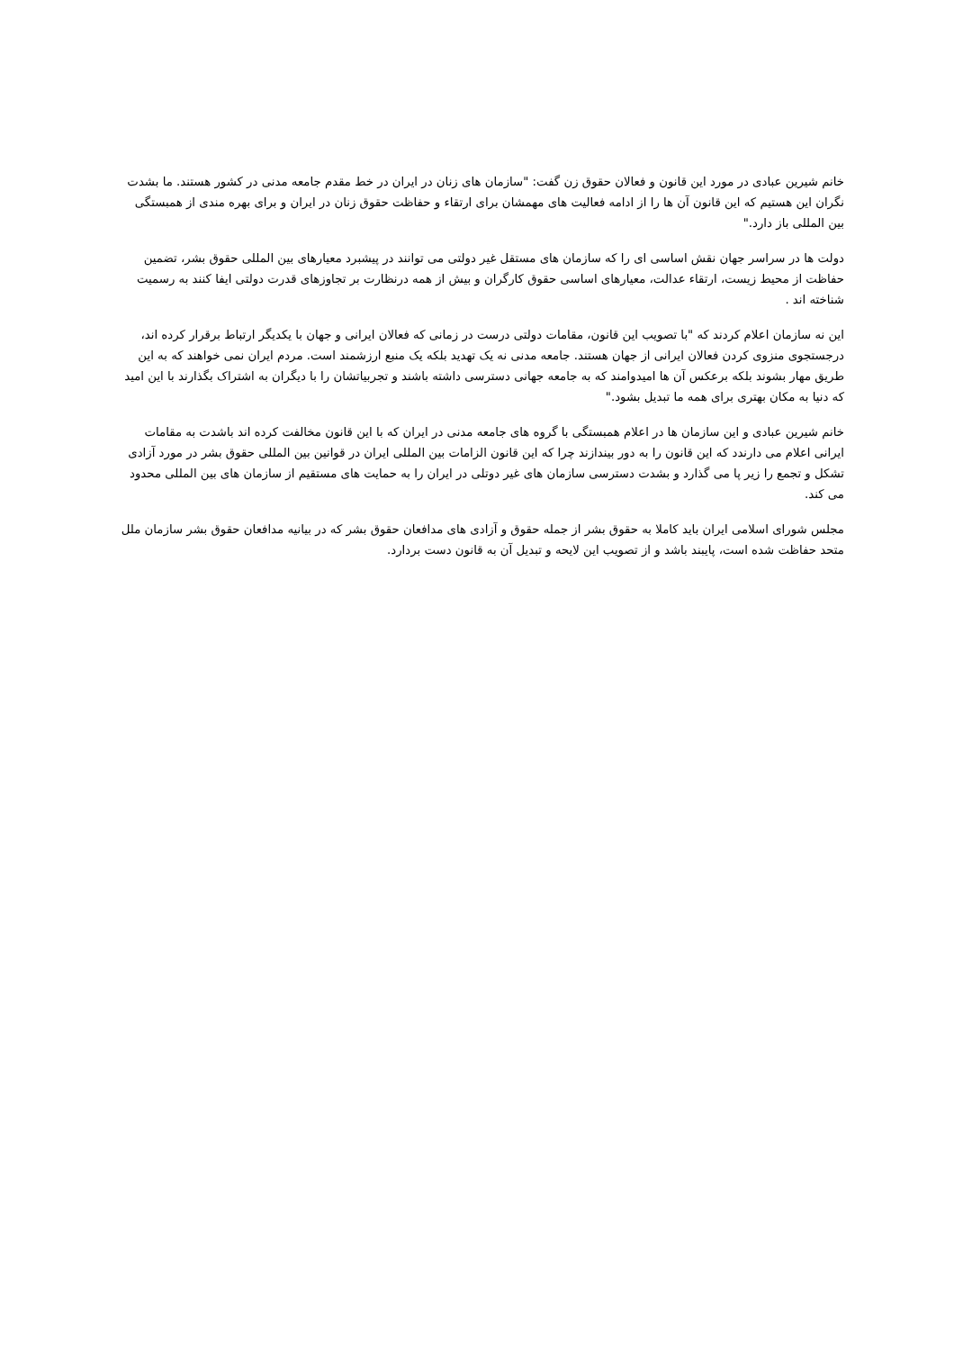خانم شیرین عبادی در مورد این قانون و فعالان حقوق زن گفت: "سازمان های زنان در ایران در خط مقدم جامعه مدنی در کشور هستند. ما بشدت نگران این هستیم که این قانون آن ها را از ادامه فعالیت های مهمشان برای ارتقاء و حفاظت حقوق زنان در ایران و برای بهره مندی از همبستگی بین المللی باز دارد."
دولت ها در سراسر جهان نقش اساسی ای را که سازمان های مستقل غیر دولتی می توانند در پیشبرد معیارهای بین المللی حقوق بشر، تضمین حفاظت از محیط زیست، ارتقاء عدالت، معیارهای اساسی حقوق کارگران و بیش از همه درنظارت بر تجاوزهای قدرت دولتی ایفا کنند به رسمیت شناخته اند .
این نه سازمان اعلام کردند که "با تصویب این قانون، مقامات دولتی درست در زمانی که فعالان ایرانی و جهان با یکدیگر ارتباط برقرار کرده اند، درجستجوی منزوی کردن فعالان ایرانی از جهان هستند. جامعه مدنی نه یک تهدید بلکه یک منبع ارزشمند است. مردم ایران نمی خواهند که به این طریق مهار بشوند بلکه برعکس آن ها امیدوامند که به جامعه جهانی دسترسی داشته باشند و تجربیاتشان را با دیگران به اشتراک بگذارند با این امید که دنیا به مکان بهتری برای همه ما تبدیل بشود."
خانم شیرین عبادی و این سازمان ها در اعلام همبستگی با گروه های جامعه مدنی در ایران که با این قانون مخالفت کرده اند باشدت به مقامات ایرانی اعلام می دارندد که این قانون را به دور بیندازند چرا که این قانون الزامات بین المللی ایران در قوانین بین المللی حقوق بشر در مورد آزادی تشکل و تجمع را زیر پا می گذارد و بشدت دسترسی سازمان های غیر دوتلی در ایران را به حمایت های مستقیم از سازمان های بین المللی محدود می کند.
مجلس شورای اسلامی ایران باید کاملا به حقوق بشر از جمله حقوق و آزادی های مدافعان حقوق بشر که در بیانیه مدافعان حقوق بشر سازمان ملل متحد حفاظت شده است، پایبند باشد و از تصویب این لایحه و تبدیل آن به قانون دست بردارد.